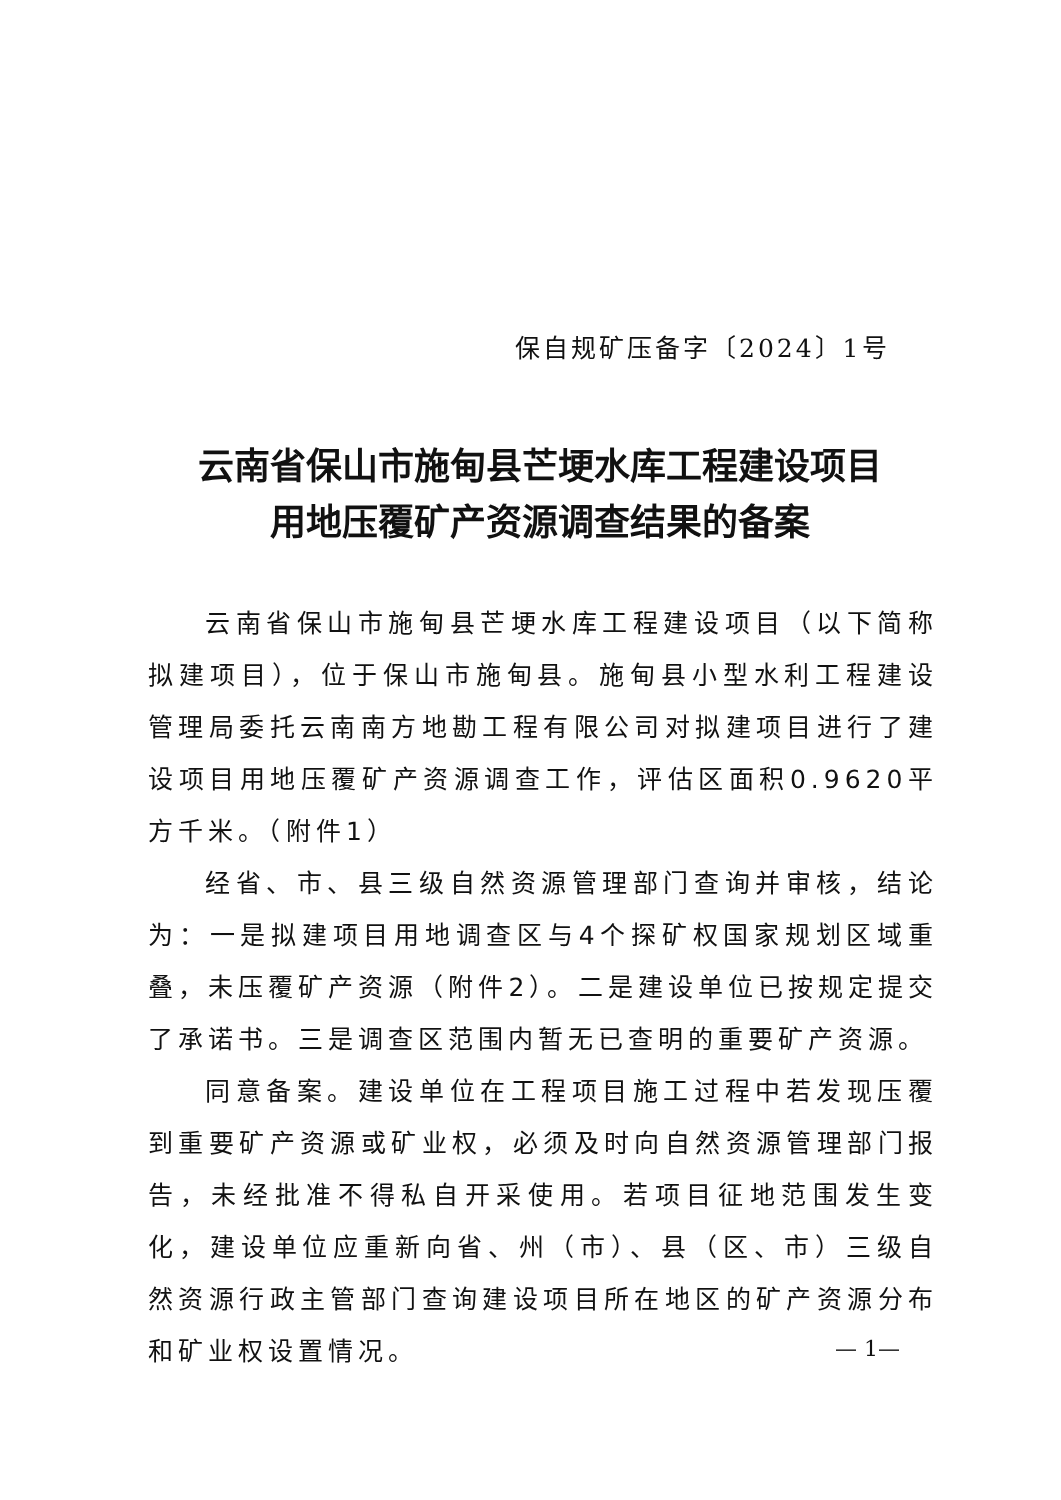保自规矿压备字〔2024〕1号
云南省保山市施甸县芒埂水库工程建设项目
用地压覆矿产资源调查结果的备案
云南省保山市施甸县芒埂水库工程建设项目（以下简称拟建项目），位于保山市施甸县。施甸县小型水利工程建设管理局委托云南南方地勘工程有限公司对拟建项目进行了建设项目用地压覆矿产资源调查工作，评估区面积0.9620平方千米。（附件1）
经省、市、县三级自然资源管理部门查询并审核，结论为：一是拟建项目用地调查区与4个探矿权国家规划区域重叠，未压覆矿产资源（附件2）。二是建设单位已按规定提交了承诺书。三是调查区范围内暂无已查明的重要矿产资源。
同意备案。建设单位在工程项目施工过程中若发现压覆到重要矿产资源或矿业权，必须及时向自然资源管理部门报告，未经批准不得私自开采使用。若项目征地范围发生变化，建设单位应重新向省、州（市）、县（区、市）三级自然资源行政主管部门查询建设项目所在地区的矿产资源分布和矿业权设置情况。
— 1—